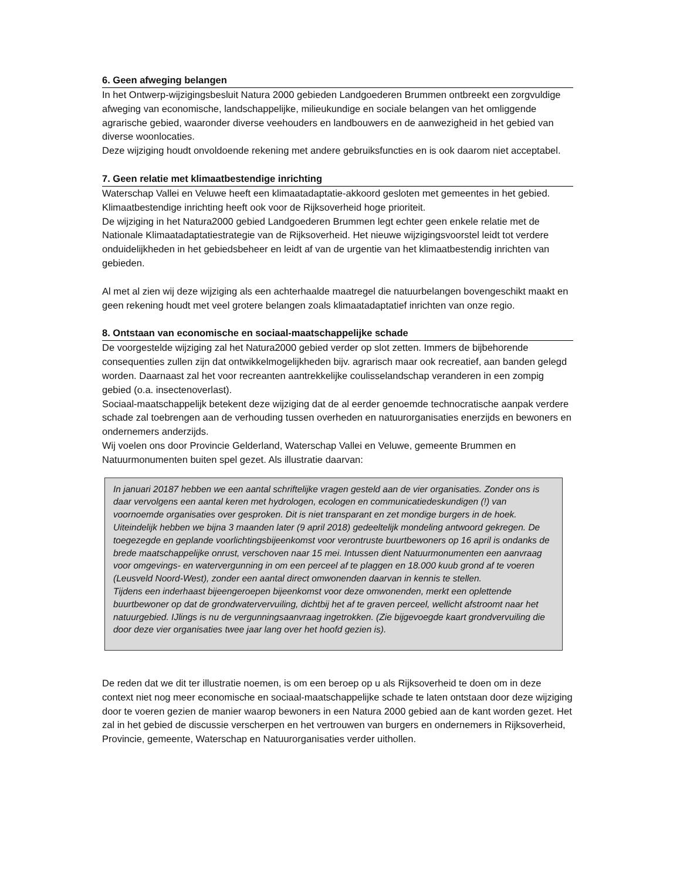6. Geen afweging belangen
In het Ontwerp-wijzigingsbesluit Natura 2000 gebieden Landgoederen Brummen ontbreekt een zorgvuldige afweging van economische, landschappelijke, milieukundige en sociale belangen van het omliggende agrarische gebied, waaronder diverse veehouders en landbouwers en de aanwezigheid in het gebied van diverse woonlocaties.
Deze wijziging houdt onvoldoende rekening met andere gebruiksfuncties en is ook daarom niet acceptabel.
7. Geen relatie met klimaatbestendige inrichting
Waterschap Vallei en Veluwe heeft een klimaatadaptatie-akkoord gesloten met gemeentes in het gebied. Klimaatbestendige inrichting heeft ook voor de Rijksoverheid hoge prioriteit.
De wijziging in het Natura2000 gebied Landgoederen Brummen legt echter geen enkele relatie met de Nationale Klimaatadaptatiestrategie van de Rijksoverheid. Het nieuwe wijzigingsvoorstel leidt tot verdere onduidelijkheden in het gebiedsbeheer en leidt af van de urgentie van het klimaatbestendig inrichten van gebieden.
Al met al zien wij deze wijziging als een achterhaalde maatregel die natuurbelangen bovengeschikt maakt en geen rekening houdt met veel grotere belangen zoals klimaatadaptatief inrichten van onze regio.
8. Ontstaan van economische en sociaal-maatschappelijke schade
De voorgestelde wijziging zal het Natura2000 gebied verder op slot zetten. Immers de bijbehorende consequenties zullen zijn dat ontwikkelmogelijkheden bijv. agrarisch maar ook recreatief, aan banden gelegd worden. Daarnaast zal het voor recreanten aantrekkelijke coulisselandschap veranderen in een zompig gebied (o.a. insectenoverlast).
Sociaal-maatschappelijk betekent deze wijziging dat de al eerder genoemde technocratische aanpak verdere schade zal toebrengen aan de verhouding tussen overheden en natuurorganisaties enerzijds en bewoners en ondernemers anderzijds.
Wij voelen ons door Provincie Gelderland, Waterschap Vallei en Veluwe, gemeente Brummen en Natuurmonumenten buiten spel gezet. Als illustratie daarvan:
In januari 20187 hebben we een aantal schriftelijke vragen gesteld aan de vier organisaties. Zonder ons is daar vervolgens een aantal keren met hydrologen, ecologen en communicatiedeskundigen (!) van voornoemde organisaties over gesproken. Dit is niet transparant en zet mondige burgers in de hoek. Uiteindelijk hebben we bijna 3 maanden later (9 april 2018) gedeeltelijk mondeling antwoord gekregen. De toegezegde en geplande voorlichtingsbijeenkomst voor verontruste buurtbewoners op 16 april is ondanks de brede maatschappelijke onrust, verschoven naar 15 mei. Intussen dient Natuurmonumenten een aanvraag voor omgevings- en watervergunning in om een perceel af te plaggen en 18.000 kuub grond af te voeren (Leusveld Noord-West), zonder een aantal direct omwonenden daarvan in kennis te stellen.
Tijdens een inderhaast bijeengeroepen bijeenkomst voor deze omwonenden, merkt een oplettende buurtbewoner op dat de grondwatervervuiling, dichtbij het af te graven perceel, wellicht afstroomt naar het natuurgebied. IJlings is nu de vergunningsaanvraag ingetrokken. (Zie bijgevoegde kaart grondvervuiling die door deze vier organisaties twee jaar lang over het hoofd gezien is).
De reden dat we dit ter illustratie noemen, is om een beroep op u als Rijksoverheid te doen om in deze context niet nog meer economische en sociaal-maatschappelijke schade te laten ontstaan door deze wijziging door te voeren gezien de manier waarop bewoners in een Natura 2000 gebied aan de kant worden gezet. Het zal in het gebied de discussie verscherpen en het vertrouwen van burgers en ondernemers in Rijksoverheid, Provincie, gemeente, Waterschap en Natuurorganisaties verder uithollen.